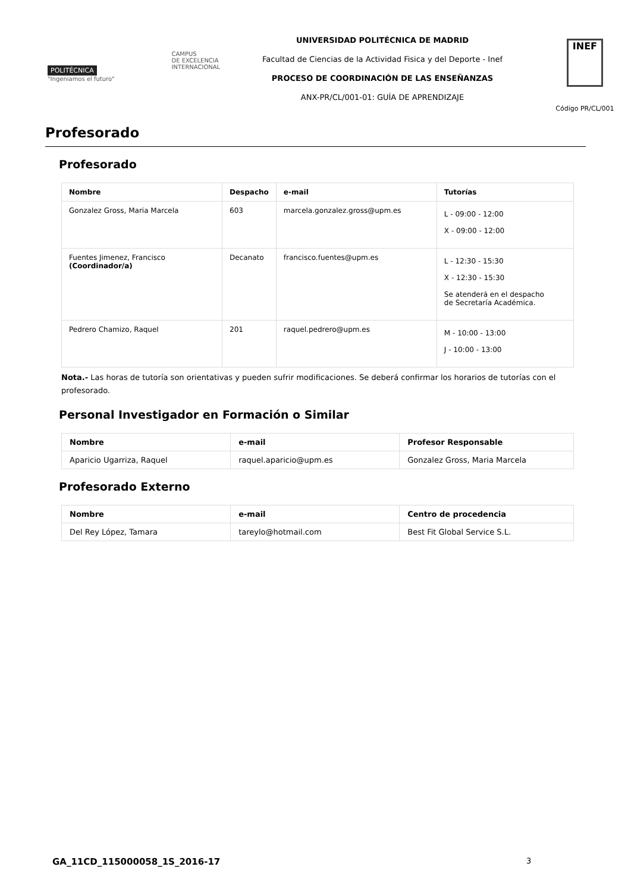POLITÉCNICA
"Ingeniamos el futuro"
CAMPUS
DE EXCELENCIA
INTERNACIONAL
UNIVERSIDAD POLITÉCNICA DE MADRID
Facultad de Ciencias de la Actividad Fisica y del Deporte - Inef
PROCESO DE COORDINACIÓN DE LAS ENSEÑANZAS
ANX-PR/CL/001-01: GUÍA DE APRENDIZAJE
INEF
Código PR/CL/001
Profesorado
Profesorado
| Nombre | Despacho | e-mail | Tutorías |
| --- | --- | --- | --- |
| Gonzalez Gross, Maria Marcela | 603 | marcela.gonzalez.gross@upm.es | L - 09:00 - 12:00 X - 09:00 - 12:00 |
| Fuentes Jimenez, Francisco (Coordinador/a) | Decanato | francisco.fuentes@upm.es | L - 12:30 - 15:30 X - 12:30 - 15:30 Se atenderá en el despacho de Secretaría Académica. |
| Pedrero Chamizo, Raquel | 201 | raquel.pedrero@upm.es | M - 10:00 - 13:00 J - 10:00 - 13:00 |
Nota.- Las horas de tutoría son orientativas y pueden sufrir modificaciones. Se deberá confirmar los horarios de tutorías con el profesorado.
Personal Investigador en Formación o Similar
| Nombre | e-mail | Profesor Responsable |
| --- | --- | --- |
| Aparicio Ugarriza, Raquel | raquel.aparicio@upm.es | Gonzalez Gross, Maria Marcela |
Profesorado Externo
| Nombre | e-mail | Centro de procedencia |
| --- | --- | --- |
| Del Rey López, Tamara | tareylo@hotmail.com | Best Fit Global Service S.L. |
GA_11CD_115000058_1S_2016-17 3